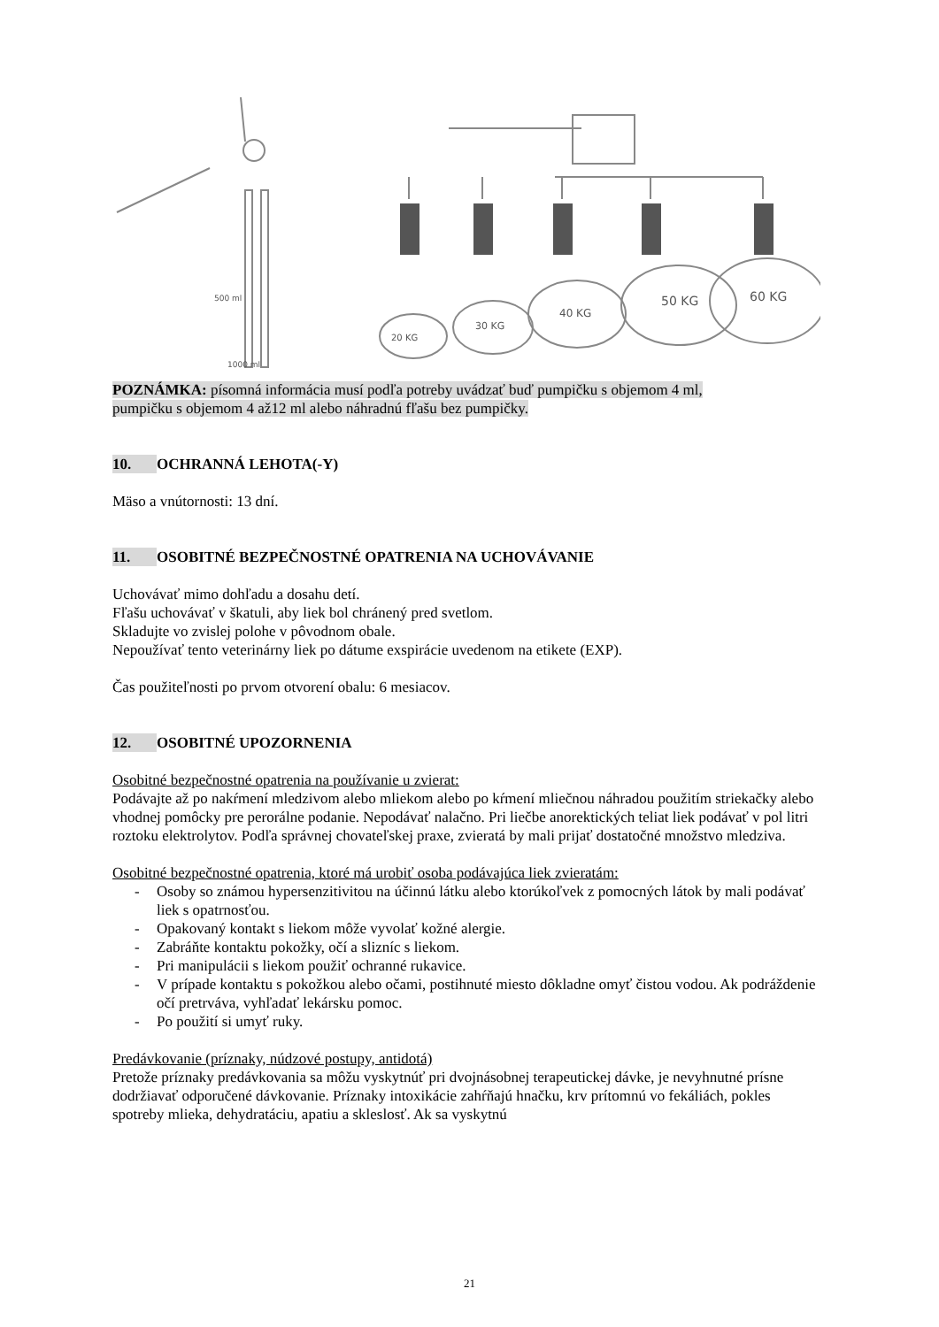20 KG
30 KG
40 KG
50 KG
60 KG
500 ml
1000 ml
POZNÁMKA: písomná informácia musí podľa potreby uvádzať buď pumpičku s objemom 4 ml,
pumpičku s objemom 4 až12 ml alebo náhradnú fľašu bez pumpičky.
10. OCHRANNÁ LEHOTA(-Y)
Mäso a vnútornosti: 13 dní.
11. OSOBITNÉ BEZPEČNOSTNÉ OPATRENIA NA UCHOVÁVANIE
Uchovávať mimo dohľadu a dosahu detí.
Fľašu uchovávať v škatuli, aby liek bol chránený pred svetlom.
Skladujte vo zvislej polohe v pôvodnom obale.
Nepoužívať tento veterinárny liek po dátume exspirácie uvedenom na etikete (EXP).
Čas použiteľnosti po prvom otvorení obalu: 6 mesiacov.
12. OSOBITNÉ UPOZORNENIA
Osobitné bezpečnostné opatrenia na používanie u zvierat:
Podávajte až po nakŕmení mledzivom alebo mliekom alebo po kŕmení mliečnou náhradou použitím striekačky alebo vhodnej pomôcky pre perorálne podanie. Nepodávať nalačno. Pri liečbe anorektických teliat liek podávať v pol litri roztoku elektrolytov. Podľa správnej chovateľskej praxe, zvieratá by mali prijať dostatočné množstvo mledziva.
Osobitné bezpečnostné opatrenia, ktoré má urobiť osoba podávajúca liek zvieratám:
- Osoby so známou hypersenzitivitou na účinnú látku alebo ktorúkoľvek z pomocných látok by mali podávať liek s opatrnosťou.
- Opakovaný kontakt s liekom môže vyvolať kožné alergie.
- Zabráňte kontaktu pokožky, očí a slizníc s liekom.
- Pri manipulácii s liekom použiť ochranné rukavice.
- V prípade kontaktu s pokožkou alebo očami, postihnuté miesto dôkladne omyť čistou vodou. Ak podráždenie očí pretrváva, vyhľadať lekársku pomoc.
- Po použití si umyť ruky.
Predávkovanie (príznaky, núdzové postupy, antidotá)
Pretože príznaky predávkovania sa môžu vyskytnúť pri dvojnásobnej terapeutickej dávke, je nevyhnutné prísne dodržiavať odporučené dávkovanie. Príznaky intoxikácie zahŕňajú hnačku, krv prítomnú vo fekáliách, pokles spotreby mlieka, dehydratáciu, apatiu a skleslosť. Ak sa vyskytnú
21